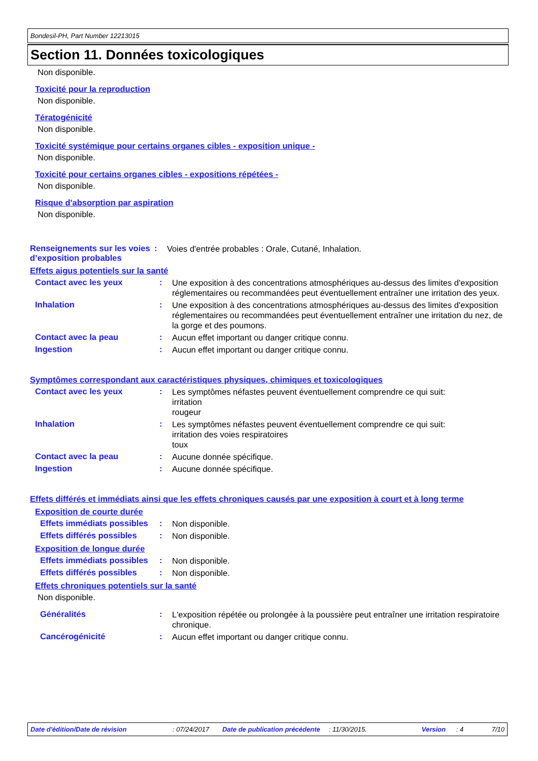Bondesil-PH, Part Number 12213015
Section 11. Données toxicologiques
Non disponible.
Toxicité pour la reproduction
Non disponible.
Tératogénicité
Non disponible.
Toxicité systémique pour certains organes cibles - exposition unique -
Non disponible.
Toxicité pour certains organes cibles - expositions répétées -
Non disponible.
Risque d'absorption par aspiration
Non disponible.
Renseignements sur les voies d’exposition probables
:
Voies d'entrée probables : Orale, Cutané, Inhalation.
Effets aigus potentiels sur la santé
Contact avec les yeux :
Une exposition à des concentrations atmosphériques au-dessus des limites d'exposition réglementaires ou recommandées peut éventuellement entraîner une irritation des yeux.
Inhalation :
Une exposition à des concentrations atmosphériques au-dessus des limites d'exposition réglementaires ou recommandées peut éventuellement entraîner une irritation du nez, de la gorge et des poumons.
Contact avec la peau :
Aucun effet important ou danger critique connu.
Ingestion :
Aucun effet important ou danger critique connu.
Symptômes correspondant aux caractéristiques physiques, chimiques et toxicologiques
Contact avec les yeux :
Les symptômes néfastes peuvent éventuellement comprendre ce qui suit:
irritation
rougeur
Inhalation :
Les symptômes néfastes peuvent éventuellement comprendre ce qui suit:
irritation des voies respiratoires
toux
Contact avec la peau :
Aucune donnée spécifique.
Ingestion :
Aucune donnée spécifique.
Effets différés et immédiats ainsi que les effets chroniques causés par une exposition à court et à long terme
Exposition de courte durée
Effets immédiats possibles
:
Non disponible.
Effets différés possibles
:
Non disponible.
Exposition de longue durée
Effets immédiats possibles
:
Non disponible.
Effets différés possibles
:
Non disponible.
Effets chroniques potentiels sur la santé
Non disponible.
Généralités :
L'exposition répétée ou prolongée à la poussière peut entraîner une irritation respiratoire chronique.
Cancérogénicité :
Aucun effet important ou danger critique connu.
Date d'édition/Date de révision : 07/24/2017 Date de publication précédente
: 11/30/2015. Version : 4 7/10